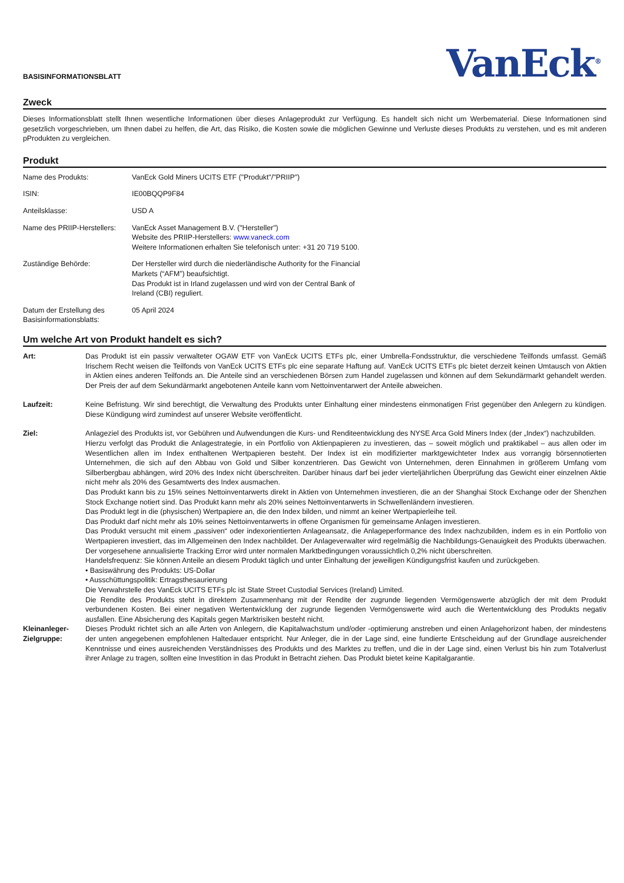BASISINFORMATIONSBLATT
VanEck<sup>®</sup>
Zweck
Dieses Informationsblatt stellt Ihnen wesentliche Informationen über dieses Anlageprodukt zur Verfügung. Es handelt sich nicht um Werbematerial. Diese Informationen sind gesetzlich vorgeschrieben, um Ihnen dabei zu helfen, die Art, das Risiko, die Kosten sowie die möglichen Gewinne und Verluste dieses Produkts zu verstehen, und es mit anderen pProdukten zu vergleichen.
Produkt
| Name des Produkts: | VanEck Gold Miners UCITS ETF ("Produkt"/"PRIIP") |
| ISIN: | IE00BQQP9F84 |
| Anteilsklasse: | USD A |
| Name des PRIIP-Herstellers: | VanEck Asset Management B.V. ("Hersteller") Website des PRIIP-Herstellers: www.vaneck.com Weitere Informationen erhalten Sie telefonisch unter: +31 20 719 5100. |
| Zuständige Behörde: | Der Hersteller wird durch die niederländische Authority for the Financial Markets (“AFM”) beaufsichtigt. Das Produkt ist in Irland zugelassen und wird von der Central Bank of Ireland (CBI) reguliert. |
| Datum der Erstellung des Basisinformationsblatts: | 05 April 2024 |
Um welche Art von Produkt handelt es sich?
| Art: | Das Produkt ist ein passiv verwalteter OGAW ETF von VanEck UCITS ETFs plc, einer Umbrella-Fondsstruktur, die verschiedene Teilfonds umfasst. Gemäß Irischem Recht weisen die Teilfonds von VanEck UCITS ETFs plc eine separate Haftung auf. VanEck UCITS ETFs plc bietet derzeit keinen Umtausch von Aktien in Aktien eines anderen Teilfonds an. Die Anteile sind an verschiedenen Börsen zum Handel zugelassen und können auf dem Sekundärmarkt gehandelt werden. Der Preis der auf dem Sekundärmarkt angebotenen Anteile kann vom Nettoinventarwert der Anteile abweichen. |
| Laufzeit: | Keine Befristung. Wir sind berechtigt, die Verwaltung des Produkts unter Einhaltung einer mindestens einmonatigen Frist gegenüber den Anlegern zu kündigen. Diese Kündigung wird zumindest auf unserer Website veröffentlicht. |
| Ziel: | Anlageziel des Produkts ist, vor Gebühren und Aufwendungen die Kurs- und Renditeentwicklung des NYSE Arca Gold Miners Index (der „Index“) nachzubilden. Hierzu verfolgt das Produkt die Anlagestrategie, in ein Portfolio von Aktienpapieren zu investieren, das – soweit möglich und praktikabel – aus allen oder im Wesentlichen allen im Index enthaltenen Wertpapieren besteht. Der Index ist ein modifizierter marktgewichteter Index aus vorrangig börsennotierten Unternehmen, die sich auf den Abbau von Gold und Silber konzentrieren. Das Gewicht von Unternehmen, deren Einnahmen in größerem Umfang vom Silberbergbau abhängen, wird 20% des Index nicht überschreiten. Darüber hinaus darf bei jeder vierteljährlichen Überprüfung das Gewicht einer einzelnen Aktie nicht mehr als 20% des Gesamtwerts des Index ausmachen. Das Produkt kann bis zu 15% seines Nettoinventarwerts direkt in Aktien von Unternehmen investieren, die an der Shanghai Stock Exchange oder der Shenzhen Stock Exchange notiert sind. Das Produkt kann mehr als 20% seines Nettoinventarwerts in Schwellenländern investieren. Das Produkt legt in die (physischen) Wertpapiere an, die den Index bilden, und nimmt an keiner Wertpapierleihe teil. Das Produkt darf nicht mehr als 10% seines Nettoinventarwerts in offene Organismen für gemeinsame Anlagen investieren. Das Produkt versucht mit einem „passiven“ oder indexorientierten Anlageansatz, die Anlageperformance des Index nachzubilden, indem es in ein Portfolio von Wertpapieren investiert, das im Allgemeinen den Index nachbildet. Der Anlageverwalter wird regelmäßig die Nachbildungs-Genauigkeit des Produkts überwachen. Der vorgesehene annualisierte Tracking Error wird unter normalen Marktbedingungen voraussichtlich 0,2% nicht überschreiten. Handelsfrequenz: Sie können Anteile an diesem Produkt täglich und unter Einhaltung der jeweiligen Kündigungsfrist kaufen und zurückgeben. • Basiswährung des Produkts: US-Dollar • Ausschüttungspolitik: Ertragsthesaurierung Die Verwahrstelle des VanEck UCITS ETFs plc ist State Street Custodial Services (Ireland) Limited. Die Rendite des Produkts steht in direktem Zusammenhang mit der Rendite der zugrunde liegenden Vermögenswerte abzüglich der mit dem Produkt verbundenen Kosten. Bei einer negativen Wertentwicklung der zugrunde liegenden Vermögenswerte wird auch die Wertentwicklung des Produkts negativ ausfallen. Eine Absicherung des Kapitals gegen Marktrisiken besteht nicht. |
| Kleinanleger-Zielgruppe: | Dieses Produkt richtet sich an alle Arten von Anlegern, die Kapitalwachstum und/oder -optimierung anstreben und einen Anlagehorizont haben, der mindestens der unten angegebenen empfohlenen Haltedauer entspricht. Nur Anleger, die in der Lage sind, eine fundierte Entscheidung auf der Grundlage ausreichender Kenntnisse und eines ausreichenden Verständnisses des Produkts und des Marktes zu treffen, und die in der Lage sind, einen Verlust bis hin zum Totalverlust ihrer Anlage zu tragen, sollten eine Investition in das Produkt in Betracht ziehen. Das Produkt bietet keine Kapitalgarantie. |